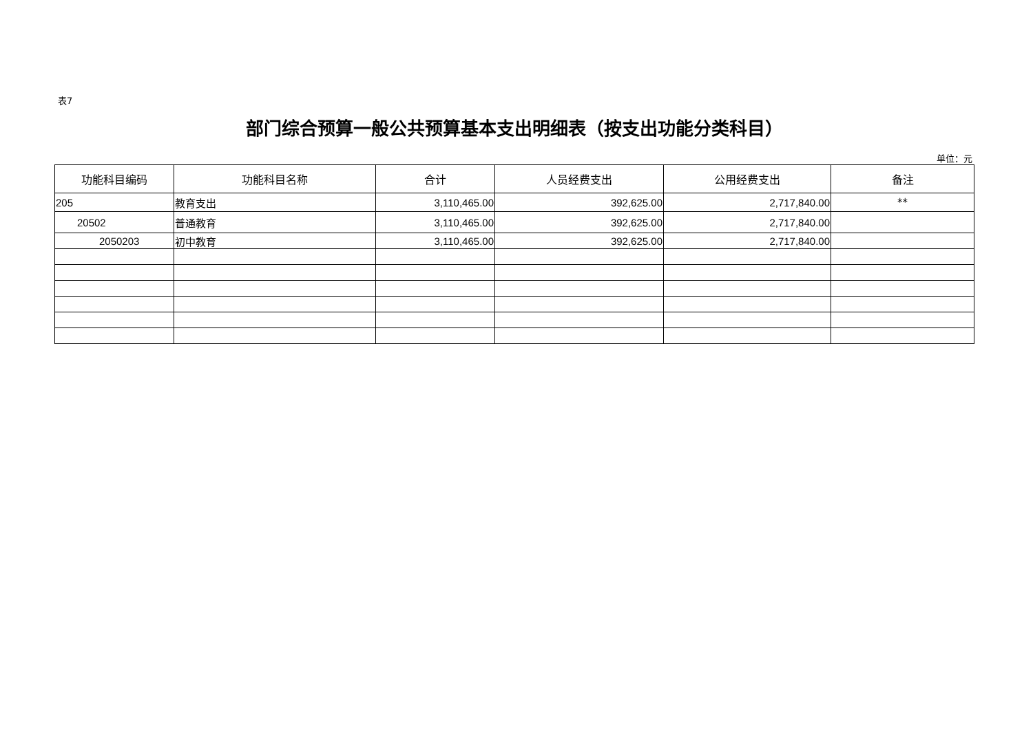表7
部门综合预算一般公共预算基本支出明细表（按支出功能分类科目）
单位：元
| 功能科目编码 | 功能科目名称 | 合计 | 人员经费支出 | 公用经费支出 | 备注 |
| --- | --- | --- | --- | --- | --- |
| 205 | 教育支出 | 3,110,465.00 | 392,625.00 | 2,717,840.00 | ** |
| 20502 | 普通教育 | 3,110,465.00 | 392,625.00 | 2,717,840.00 | |
| 2050203 | 初中教育 | 3,110,465.00 | 392,625.00 | 2,717,840.00 | |